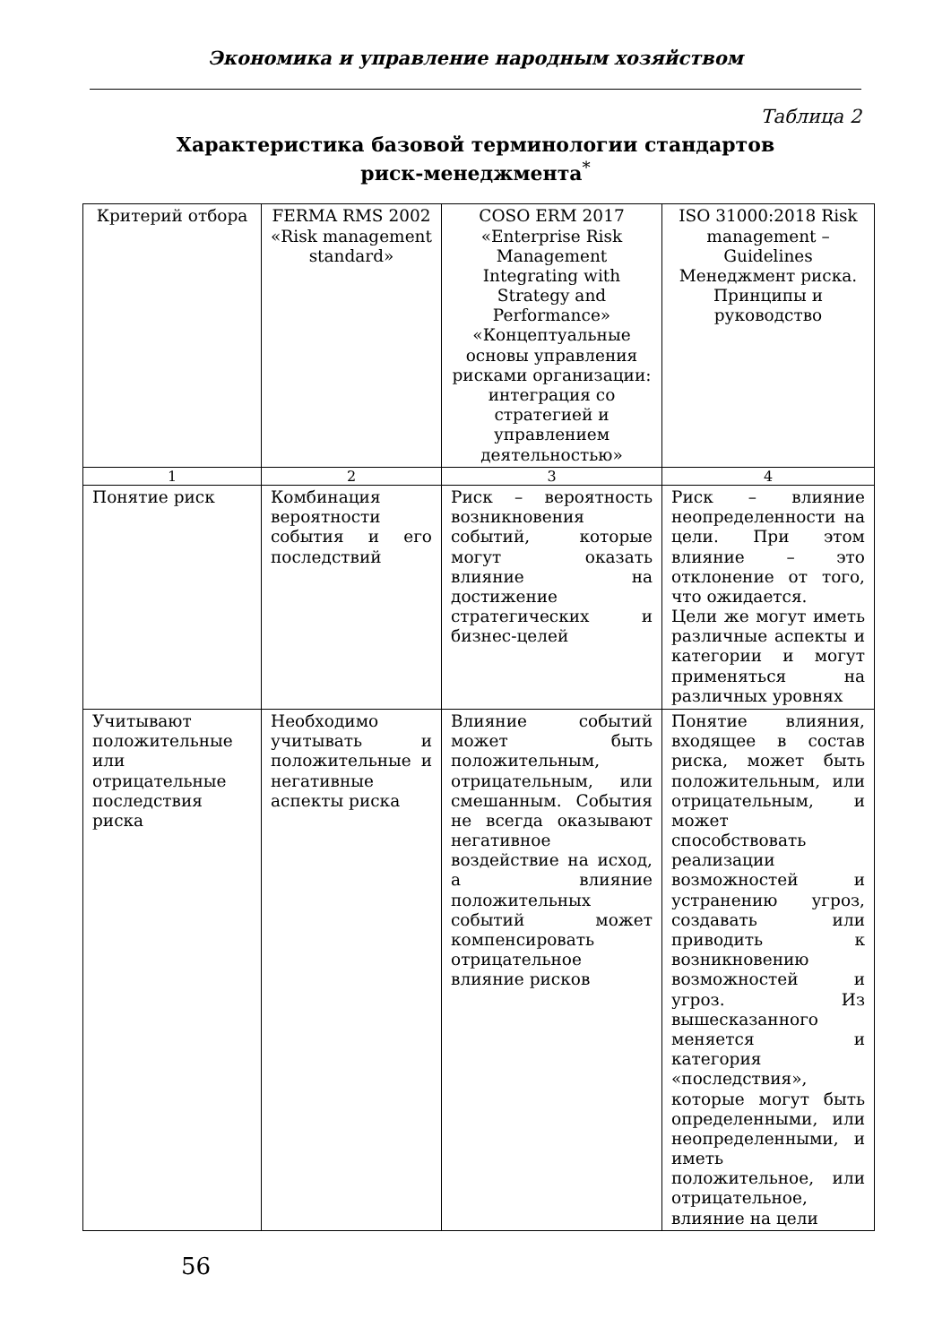Экономика и управление народным хозяйством
Таблица 2
Характеристика базовой терминологии стандартов
риск-менеджмента<sup>*</sup>
| Критерий отбора | FERMA RMS 2002 «Risk management standard» | COSO ERM 2017 «Enterprise Risk Management Integrating with Strategy and Performance» «Концептуальные основы управления рисками организации: интеграция со стратегией и управлением деятельностью» | ISO 31000:2018 Risk management – Guidelines Менеджмент риска. Принципы и руководство |
| --- | --- | --- | --- |
| 1 | 2 | 3 | 4 |
| Понятие риск | Комбинация вероятности события и его последствий | Риск – вероятность возникновения событий, которые могут оказать влияние на достижение стратегических и бизнес-целей | Риск – влияние неопределенности на цели. При этом влияние – это отклонение от того, что ожидается. Цели же могут иметь различные аспекты и категории и могут применяться на различных уровнях |
| Учитывают положительные или отрицательные последствия риска | Необходимо учитывать и положительные и негативные аспекты риска | Влияние событий может быть положительным, отрицательным, или смешанным. События не всегда оказывают негативное воздействие на исход, а влияние положительных событий может компенсировать отрицательное влияние рисков | Понятие влияния, входящее в состав риска, может быть положительным, или отрицательным, и может способствовать реализации возможностей и устранению угроз, создавать или приводить к возникновению возможностей и угроз. Из вышесказанного меняется и категория «последствия», которые могут быть определенными, или неопределенными, и иметь положительное, или отрицательное, влияние на цели |
56